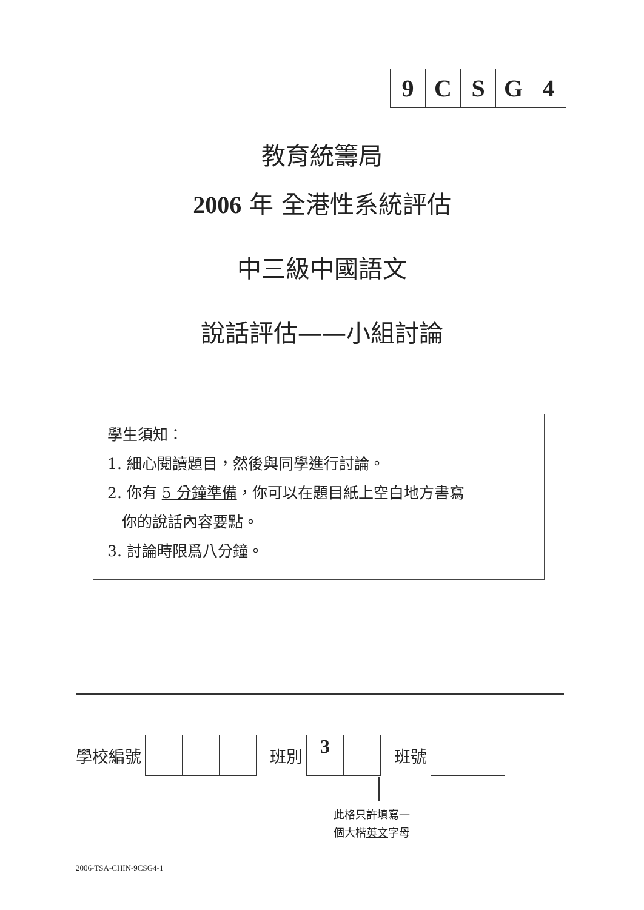9 CSG 4
教育統籌局
2006 年 全港性系統評估
中三級中國語文
說話評估——小組討論
學生須知：
1. 細心閱讀題目，然後與同學進行討論。
2. 你有 5 分鐘準備，你可以在題目紙上空白地方書寫
你的說話內容要點。
3. 討論時限爲八分鐘。
學校編號
班別
3
班號
此格只許填寫一
個大楷英文字母
2006-TSA-CHIN-9CSG4-1